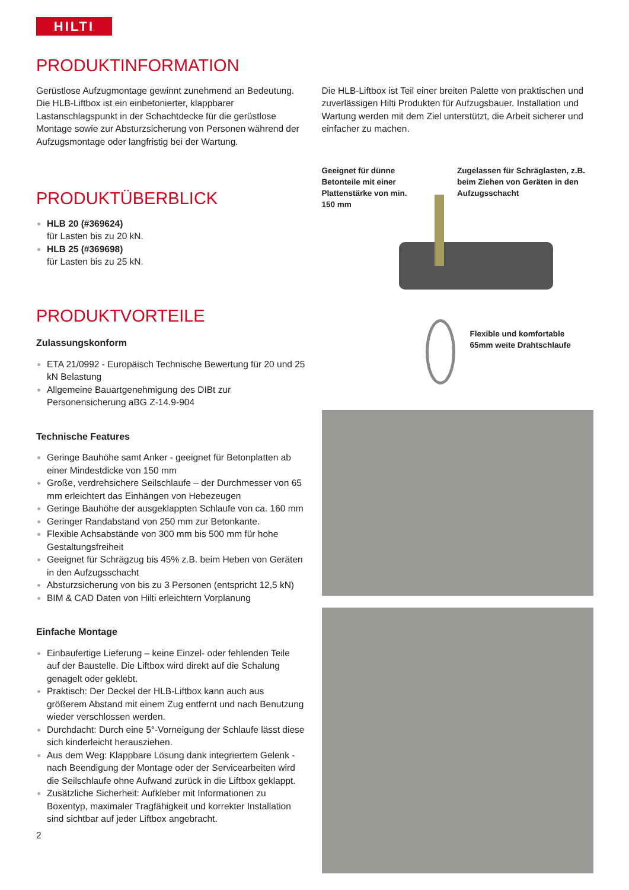HILTI
PRODUKTINFORMATION
Gerüstlose Aufzugmontage gewinnt zunehmend an Bedeutung. Die HLB-Liftbox ist ein einbetonierter, klappbarer Lastanschlagspunkt in der Schachtdecke für die gerüstlose Montage sowie zur Absturzsicherung von Personen während der Aufzugsmontage oder langfristig bei der Wartung.
PRODUKTÜBERBLICK
HLB 20 (#369624)
für Lasten bis zu 20 kN.
HLB 25 (#369698)
für Lasten bis zu 25 kN.
PRODUKTVORTEILE
Zulassungskonform
ETA 21/0992 - Europäisch Technische Bewertung für 20 und 25 kN Belastung
Allgemeine Bauartgenehmigung des DIBt zur Personensicherung aBG Z-14.9-904
Technische Features
Geringe Bauhöhe samt Anker - geeignet für Betonplatten ab einer Mindestdicke von 150 mm
Große, verdrehsichere Seilschlaufe – der Durchmesser von 65 mm erleichtert das Einhängen von Hebezeugen
Geringe Bauhöhe der ausgeklappten Schlaufe von ca. 160 mm
Geringer Randabstand von 250 mm zur Betonkante.
Flexible Achsabstände von 300 mm bis 500 mm für hohe Gestaltungsfreiheit
Geeignet für Schrägzug bis 45% z.B. beim Heben von Geräten in den Aufzugsschacht
Absturzsicherung von bis zu 3 Personen (entspricht 12,5 kN)
BIM & CAD Daten von Hilti erleichtern Vorplanung
Einfache Montage
Einbaufertige Lieferung – keine Einzel- oder fehlenden Teile auf der Baustelle. Die Liftbox wird direkt auf die Schalung genagelt oder geklebt.
Praktisch: Der Deckel der HLB-Liftbox kann auch aus größerem Abstand mit einem Zug entfernt und nach Benutzung wieder verschlossen werden.
Durchdacht: Durch eine 5°-Vorneigung der Schlaufe lässt diese sich kinderleicht herausziehen.
Aus dem Weg: Klappbare Lösung dank integriertem Gelenk - nach Beendigung der Montage oder der Servicearbeiten wird die Seilschlaufe ohne Aufwand zurück in die Liftbox geklappt.
Zusätzliche Sicherheit: Aufkleber mit Informationen zu Boxentyp, maximaler Tragfähigkeit und korrekter Installation sind sichtbar auf jeder Liftbox angebracht.
2
Die HLB-Liftbox ist Teil einer breiten Palette von praktischen und zuverlässigen Hilti Produkten für Aufzugsbauer. Installation und Wartung werden mit dem Ziel unterstützt, die Arbeit sicherer und einfacher zu machen.
Geeignet für dünne Betonteile mit einer Plattenstärke von min. 150 mm
Zugelassen für Schräglasten, z.B. beim Ziehen von Geräten in den Aufzugsschacht
Flexible und komfortable
65mm weite Drahtschlaufe